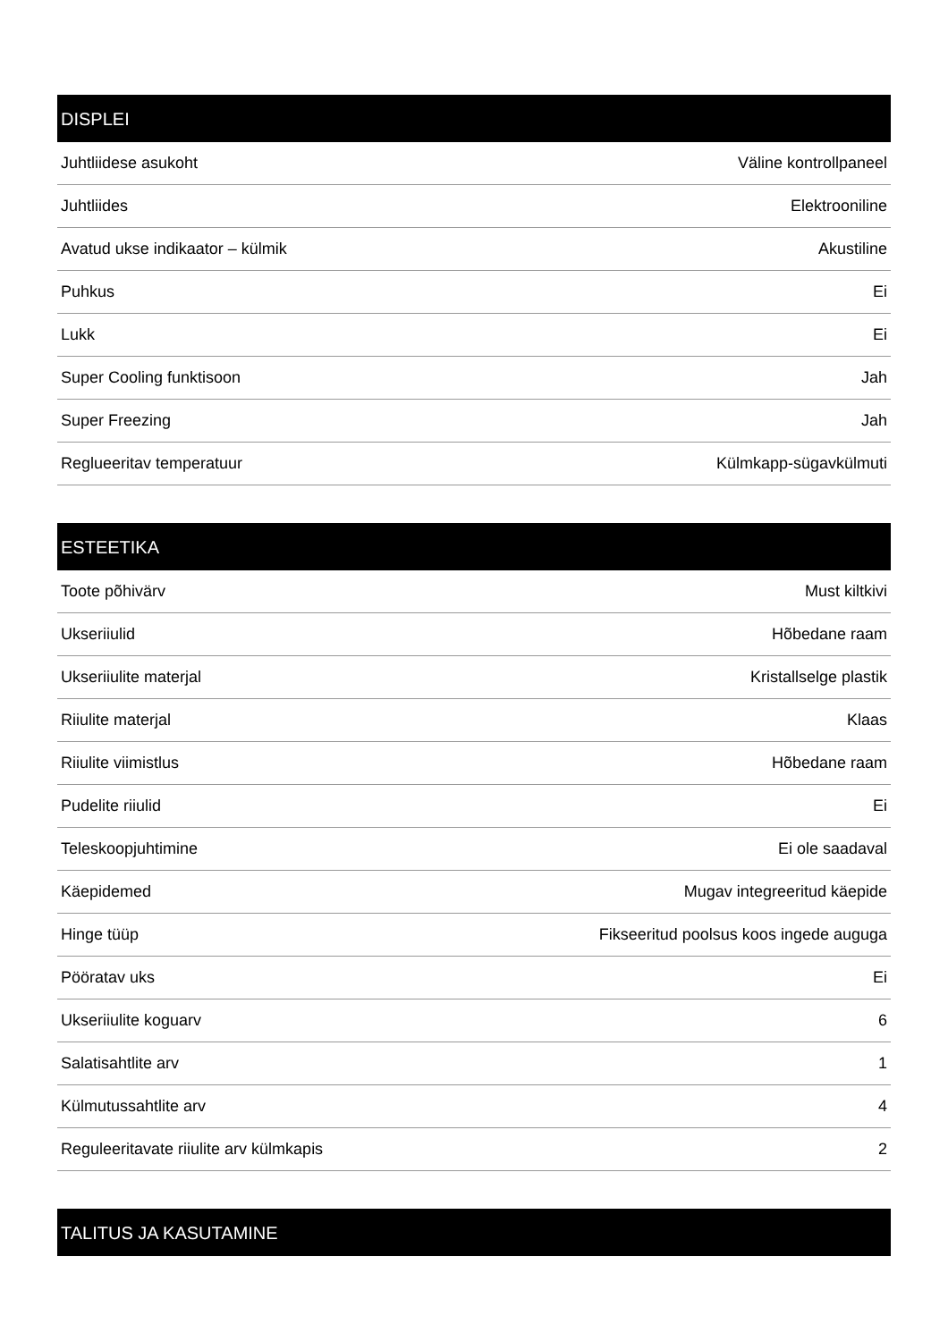| DISPLEI | |
| --- | --- |
| Juhtliidese asukoht | Väline kontrollpaneel |
| Juhtliides | Elektrooniline |
| Avatud ukse indikaator – külmik | Akustiline |
| Puhkus | Ei |
| Lukk | Ei |
| Super Cooling funktisoon | Jah |
| Super Freezing | Jah |
| Reglueeritav temperatuur | Külmkapp-sügavkülmuti |
| ESTEETIKA | |
| --- | --- |
| Toote põhivärv | Must kiltkivi |
| Ukseriiulid | Hõbedane raam |
| Ukseriiulite materjal | Kristallselge plastik |
| Riiulite materjal | Klaas |
| Riiulite viimistlus | Hõbedane raam |
| Pudelite riiulid | Ei |
| Teleskoopjuhtimine | Ei ole saadaval |
| Käepidemed | Mugav integreeritud käepide |
| Hinge tüüp | Fikseeritud poolsus koos ingede auguga |
| Pööratav uks | Ei |
| Ukseriiulite koguarv | 6 |
| Salatisahtlite arv | 1 |
| Külmutussahtlite arv | 4 |
| Reguleeritavate riiulite arv külmkapis | 2 |
| TALITUS JA KASUTAMINE |
| --- |